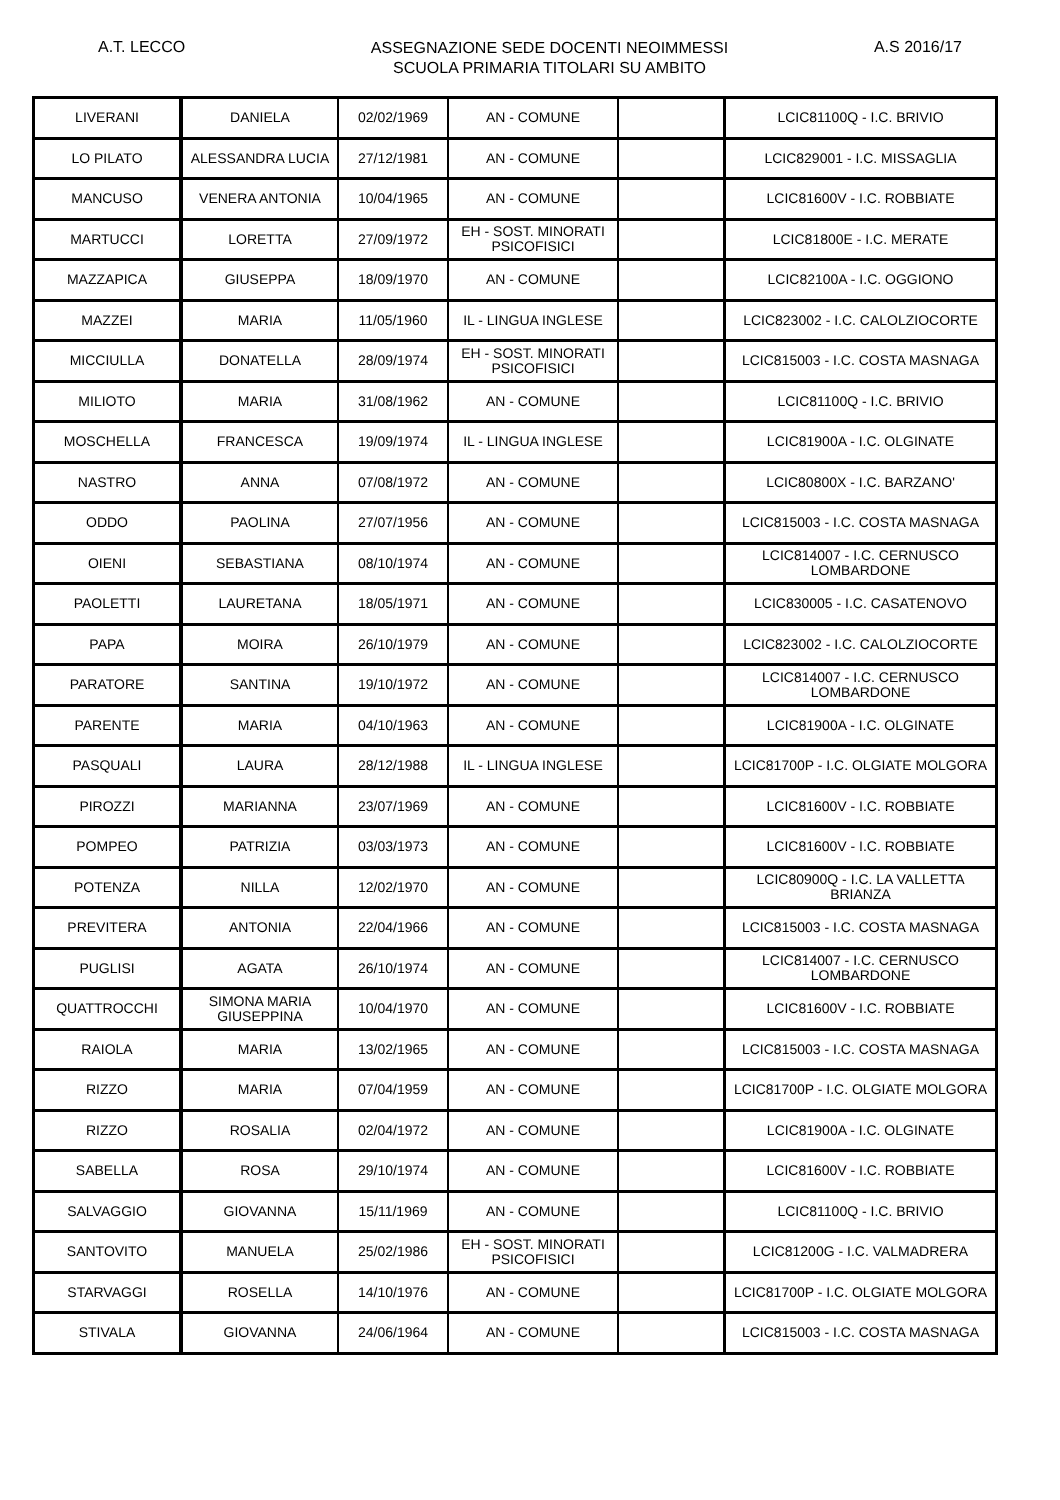A.T. LECCO
ASSEGNAZIONE SEDE DOCENTI NEOIMMESSI
SCUOLA PRIMARIA TITOLARI SU AMBITO
A.S 2016/17
| LIVERANI | DANIELA | 02/02/1969 | AN - COMUNE | | LCIC81100Q - I.C. BRIVIO |
| LO PILATO | ALESSANDRA LUCIA | 27/12/1981 | AN - COMUNE | | LCIC829001 - I.C. MISSAGLIA |
| MANCUSO | VENERA ANTONIA | 10/04/1965 | AN - COMUNE | | LCIC81600V - I.C. ROBBIATE |
| MARTUCCI | LORETTA | 27/09/1972 | EH - SOST. MINORATI PSICOFISICI | | LCIC81800E - I.C. MERATE |
| MAZZAPICA | GIUSEPPA | 18/09/1970 | AN - COMUNE | | LCIC82100A - I.C. OGGIONO |
| MAZZEI | MARIA | 11/05/1960 | IL - LINGUA INGLESE | | LCIC823002 - I.C. CALOLZIOCORTE |
| MICCIULLA | DONATELLA | 28/09/1974 | EH - SOST. MINORATI PSICOFISICI | | LCIC815003 - I.C. COSTA MASNAGA |
| MILIOTO | MARIA | 31/08/1962 | AN - COMUNE | | LCIC81100Q - I.C. BRIVIO |
| MOSCHELLA | FRANCESCA | 19/09/1974 | IL - LINGUA INGLESE | | LCIC81900A - I.C. OLGINATE |
| NASTRO | ANNA | 07/08/1972 | AN - COMUNE | | LCIC80800X - I.C. BARZANO' |
| ODDO | PAOLINA | 27/07/1956 | AN - COMUNE | | LCIC815003 - I.C. COSTA MASNAGA |
| OIENI | SEBASTIANA | 08/10/1974 | AN - COMUNE | | LCIC814007 - I.C. CERNUSCO LOMBARDONE |
| PAOLETTI | LAURETANA | 18/05/1971 | AN - COMUNE | | LCIC830005 - I.C. CASATENOVO |
| PAPA | MOIRA | 26/10/1979 | AN - COMUNE | | LCIC823002 - I.C. CALOLZIOCORTE |
| PARATORE | SANTINA | 19/10/1972 | AN - COMUNE | | LCIC814007 - I.C. CERNUSCO LOMBARDONE |
| PARENTE | MARIA | 04/10/1963 | AN - COMUNE | | LCIC81900A - I.C. OLGINATE |
| PASQUALI | LAURA | 28/12/1988 | IL - LINGUA INGLESE | | LCIC81700P - I.C. OLGIATE MOLGORA |
| PIROZZI | MARIANNA | 23/07/1969 | AN - COMUNE | | LCIC81600V - I.C. ROBBIATE |
| POMPEO | PATRIZIA | 03/03/1973 | AN - COMUNE | | LCIC81600V - I.C. ROBBIATE |
| POTENZA | NILLA | 12/02/1970 | AN - COMUNE | | LCIC80900Q - I.C. LA VALLETTA BRIANZA |
| PREVITERA | ANTONIA | 22/04/1966 | AN - COMUNE | | LCIC815003 - I.C. COSTA MASNAGA |
| PUGLISI | AGATA | 26/10/1974 | AN - COMUNE | | LCIC814007 - I.C. CERNUSCO LOMBARDONE |
| QUATTROCCHI | SIMONA MARIA GIUSEPPINA | 10/04/1970 | AN - COMUNE | | LCIC81600V - I.C. ROBBIATE |
| RAIOLA | MARIA | 13/02/1965 | AN - COMUNE | | LCIC815003 - I.C. COSTA MASNAGA |
| RIZZO | MARIA | 07/04/1959 | AN - COMUNE | | LCIC81700P - I.C. OLGIATE MOLGORA |
| RIZZO | ROSALIA | 02/04/1972 | AN - COMUNE | | LCIC81900A - I.C. OLGINATE |
| SABELLA | ROSA | 29/10/1974 | AN - COMUNE | | LCIC81600V - I.C. ROBBIATE |
| SALVAGGIO | GIOVANNA | 15/11/1969 | AN - COMUNE | | LCIC81100Q - I.C. BRIVIO |
| SANTOVITO | MANUELA | 25/02/1986 | EH - SOST. MINORATI PSICOFISICI | | LCIC81200G - I.C. VALMADRERA |
| STARVAGGI | ROSELLA | 14/10/1976 | AN - COMUNE | | LCIC81700P - I.C. OLGIATE MOLGORA |
| STIVALA | GIOVANNA | 24/06/1964 | AN - COMUNE | | LCIC815003 - I.C. COSTA MASNAGA |